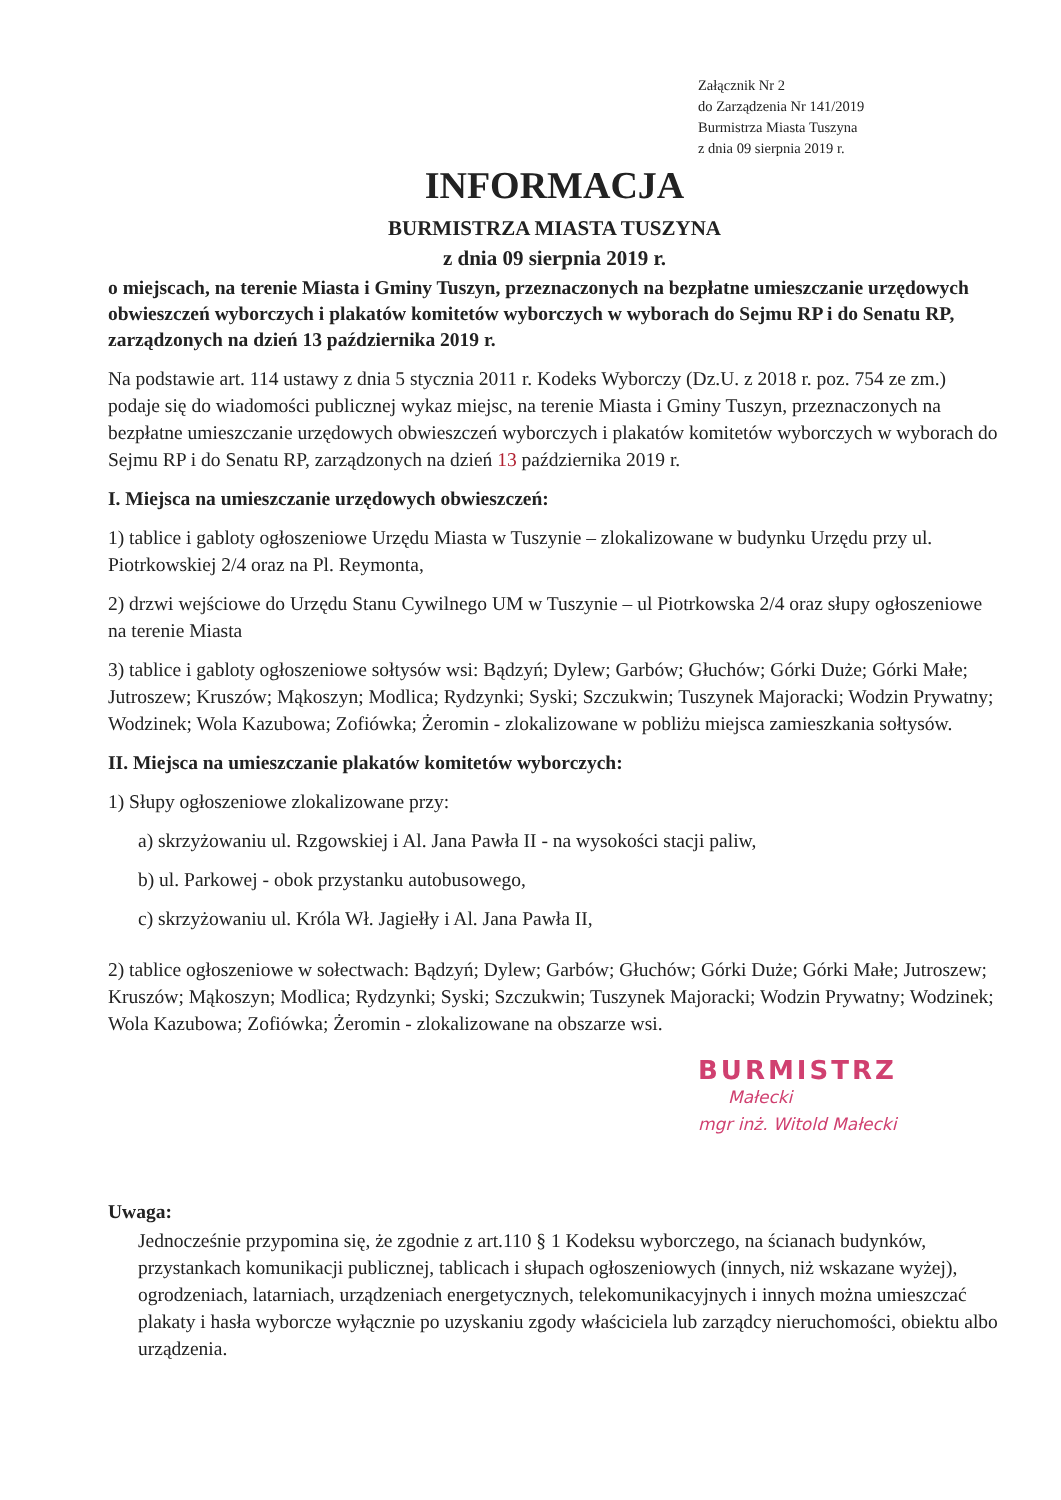Załącznik Nr 2
do Zarządzenia Nr 141/2019
Burmistrza Miasta Tuszyna
z dnia 09 sierpnia 2019 r.
INFORMACJA
BURMISTRZA MIASTA TUSZYNA
z dnia 09 sierpnia 2019 r.
o miejscach, na terenie Miasta i Gminy Tuszyn, przeznaczonych na bezpłatne umieszczanie urzędowych obwieszczeń wyborczych i plakatów komitetów wyborczych w wyborach do Sejmu RP i do Senatu RP, zarządzonych na dzień 13 października 2019 r.
Na podstawie art. 114 ustawy z dnia 5 stycznia 2011 r. Kodeks Wyborczy (Dz.U. z 2018 r. poz. 754 ze zm.) podaje się do wiadomości publicznej wykaz miejsc, na terenie Miasta i Gminy Tuszyn, przeznaczonych na bezpłatne umieszczanie urzędowych obwieszczeń wyborczych i plakatów komitetów wyborczych w wyborach do Sejmu RP i do Senatu RP, zarządzonych na dzień 13 października 2019 r.
I. Miejsca na umieszczanie urzędowych obwieszczeń:
1) tablice i gabloty ogłoszeniowe Urzędu Miasta w Tuszynie – zlokalizowane w budynku Urzędu przy ul. Piotrkowskiej 2/4 oraz na Pl. Reymonta,
2) drzwi wejściowe do Urzędu Stanu Cywilnego UM w Tuszynie – ul Piotrkowska 2/4 oraz słupy ogłoszeniowe na terenie Miasta
3) tablice i gabloty ogłoszeniowe sołtysów wsi: Bądzyń; Dylew; Garbów; Głuchów; Górki Duże; Górki Małe; Jutroszew; Kruszów; Mąkoszyn; Modlica; Rydzynki; Syski; Szczukwin; Tuszynek Majoracki; Wodzin Prywatny; Wodzinek; Wola Kazubowa; Zofiówka; Żeromin - zlokalizowane w pobliżu miejsca zamieszkania sołtysów.
II. Miejsca na umieszczanie plakatów komitetów wyborczych:
1) Słupy ogłoszeniowe zlokalizowane przy:
a) skrzyżowaniu ul. Rzgowskiej i Al. Jana Pawła II - na wysokości stacji paliw,
b) ul. Parkowej - obok przystanku autobusowego,
c) skrzyżowaniu ul. Króla Wł. Jagiełły i Al. Jana Pawła II,
2) tablice ogłoszeniowe w sołectwach: Bądzyń; Dylew; Garbów; Głuchów; Górki Duże; Górki Małe; Jutroszew; Kruszów; Mąkoszyn; Modlica; Rydzynki; Syski; Szczukwin; Tuszynek Majoracki; Wodzin Prywatny; Wodzinek; Wola Kazubowa; Zofiówka; Żeromin - zlokalizowane na obszarze wsi.
BURMISTRZ
Małecki
mgr inż. Witold Małecki
Uwaga:
Jednocześnie przypomina się, że zgodnie z art.110 § 1 Kodeksu wyborczego, na ścianach budynków, przystankach komunikacji publicznej, tablicach i słupach ogłoszeniowych (innych, niż wskazane wyżej), ogrodzeniach, latarniach, urządzeniach energetycznych, telekomunikacyjnych i innych można umieszczać plakaty i hasła wyborcze wyłącznie po uzyskaniu zgody właściciela lub zarządcy nieruchomości, obiektu albo urządzenia.